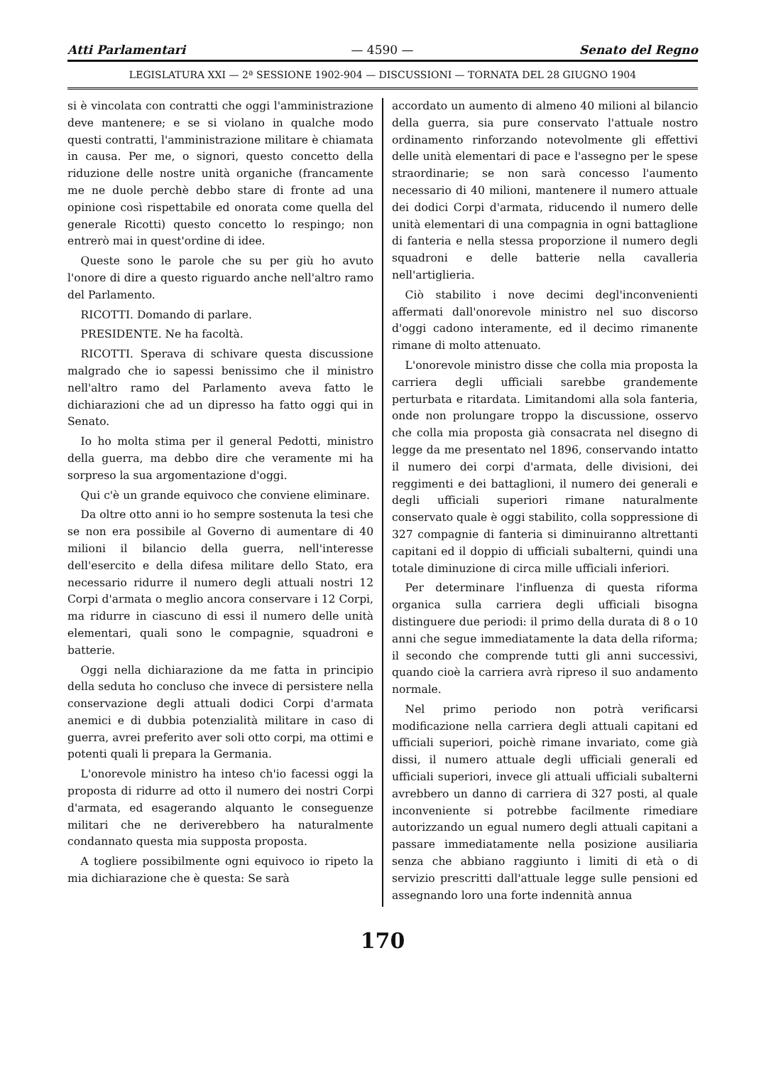Atti Parlamentari — 4590 — Senato del Regno
LEGISLATURA XXI — 2ª SESSIONE 1902-904 — DISCUSSIONI — TORNATA DEL 28 GIUGNO 1904
si è vincolata con contratti che oggi l'amministrazione deve mantenere; e se si violano in qualche modo questi contratti, l'amministrazione militare è chiamata in causa. Per me, o signori, questo concetto della riduzione delle nostre unità organiche (francamente me ne duole perchè debbo stare di fronte ad una opinione così rispettabile ed onorata come quella del generale Ricotti) questo concetto lo respingo; non entrerò mai in quest'ordine di idee.
Queste sono le parole che su per giù ho avuto l'onore di dire a questo riguardo anche nell'altro ramo del Parlamento.
RICOTTI. Domando di parlare.
PRESIDENTE. Ne ha facoltà.
RICOTTI. Sperava di schivare questa discussione malgrado che io sapessi benissimo che il ministro nell'altro ramo del Parlamento aveva fatto le dichiarazioni che ad un dipresso ha fatto oggi qui in Senato.
Io ho molta stima per il general Pedotti, ministro della guerra, ma debbo dire che veramente mi ha sorpreso la sua argomentazione d'oggi.
Qui c'è un grande equivoco che conviene eliminare.
Da oltre otto anni io ho sempre sostenuta la tesi che se non era possibile al Governo di aumentare di 40 milioni il bilancio della guerra, nell'interesse dell'esercito e della difesa militare dello Stato, era necessario ridurre il numero degli attuali nostri 12 Corpi d'armata o meglio ancora conservare i 12 Corpi, ma ridurre in ciascuno di essi il numero delle unità elementari, quali sono le compagnie, squadroni e batterie.
Oggi nella dichiarazione da me fatta in principio della seduta ho concluso che invece di persistere nella conservazione degli attuali dodici Corpi d'armata anemici e di dubbia potenzialità militare in caso di guerra, avrei preferito aver soli otto corpi, ma ottimi e potenti quali li prepara la Germania.
L'onorevole ministro ha inteso ch'io facessi oggi la proposta di ridurre ad otto il numero dei nostri Corpi d'armata, ed esagerando alquanto le conseguenze militari che ne deriverebbero ha naturalmente condannato questa mia supposta proposta.
A togliere possibilmente ogni equivoco io ripeto la mia dichiarazione che è questa: Se sarà
accordato un aumento di almeno 40 milioni al bilancio della guerra, sia pure conservato l'attuale nostro ordinamento rinforzando notevolmente gli effettivi delle unità elementari di pace e l'assegno per le spese straordinarie; se non sarà concesso l'aumento necessario di 40 milioni, mantenere il numero attuale dei dodici Corpi d'armata, riducendo il numero delle unità elementari di una compagnia in ogni battaglione di fanteria e nella stessa proporzione il numero degli squadroni e delle batterie nella cavalleria nell'artiglieria.
Ciò stabilito i nove decimi degl'inconvenienti affermati dall'onorevole ministro nel suo discorso d'oggi cadono interamente, ed il decimo rimanente rimane di molto attenuato.
L'onorevole ministro disse che colla mia proposta la carriera degli ufficiali sarebbe grandemente perturbata e ritardata. Limitandomi alla sola fanteria, onde non prolungare troppo la discussione, osservo che colla mia proposta già consacrata nel disegno di legge da me presentato nel 1896, conservando intatto il numero dei corpi d'armata, delle divisioni, dei reggimenti e dei battaglioni, il numero dei generali e degli ufficiali superiori rimane naturalmente conservato quale è oggi stabilito, colla soppressione di 327 compagnie di fanteria si diminuiranno altrettanti capitani ed il doppio di ufficiali subalterni, quindi una totale diminuzione di circa mille ufficiali inferiori.
Per determinare l'influenza di questa riforma organica sulla carriera degli ufficiali bisogna distinguere due periodi: il primo della durata di 8 o 10 anni che segue immediatamente la data della riforma; il secondo che comprende tutti gli anni successivi, quando cioè la carriera avrà ripreso il suo andamento normale.
Nel primo periodo non potrà verificarsi modificazione nella carriera degli attuali capitani ed ufficiali superiori, poichè rimane invariato, come già dissi, il numero attuale degli ufficiali generali ed ufficiali superiori, invece gli attuali ufficiali subalterni avrebbero un danno di carriera di 327 posti, al quale inconveniente si potrebbe facilmente rimediare autorizzando un egual numero degli attuali capitani a passare immediatamente nella posizione ausiliaria senza che abbiano raggiunto i limiti di età o di servizio prescritti dall'attuale legge sulle pensioni ed assegnando loro una forte indennità annua
170